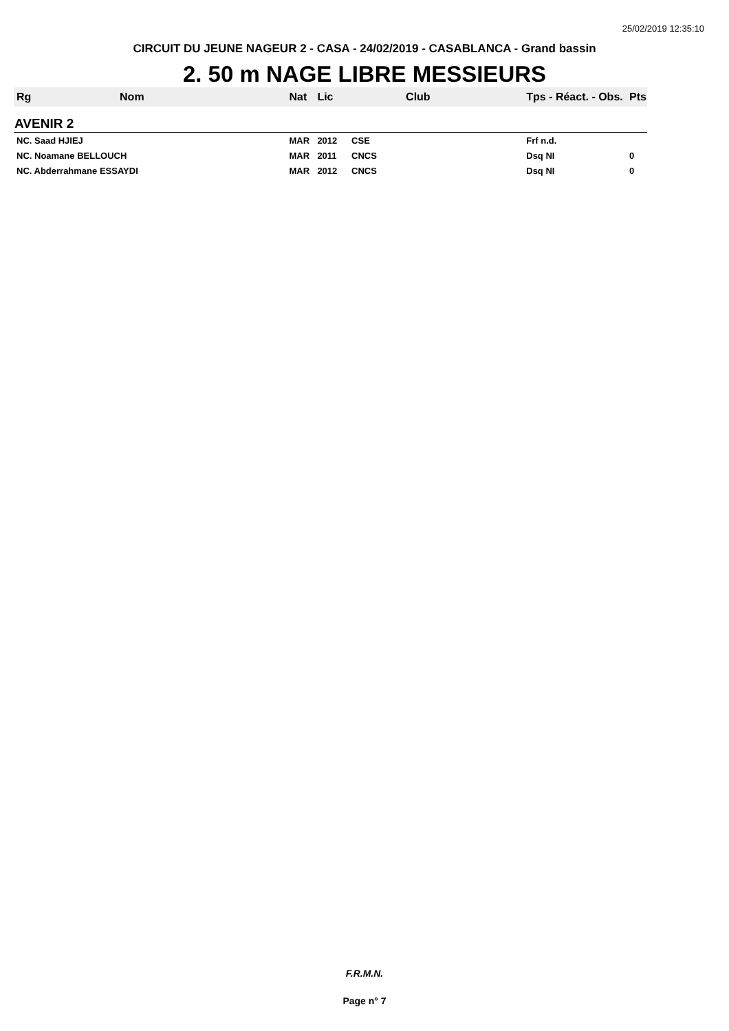25/02/2019 12:35:10
CIRCUIT DU JEUNE NAGEUR 2 - CASA - 24/02/2019 - CASABLANCA - Grand bassin
2. 50 m NAGE LIBRE MESSIEURS
| Rg | Nom | Nat | Lic | Club | Tps - Réact. - Obs. | Pts |
| --- | --- | --- | --- | --- | --- | --- |
| AVENIR 2 | | | | | | |
| NC. Saad HJIEJ | | MAR | 2012 | CSE | Frf n.d. | |
| NC. Noamane BELLOUCH | | MAR | 2011 | CNCS | Dsq NI | 0 |
| NC. Abderrahmane ESSAYDI | | MAR | 2012 | CNCS | Dsq NI | 0 |
F.R.M.N.
Page n° 7